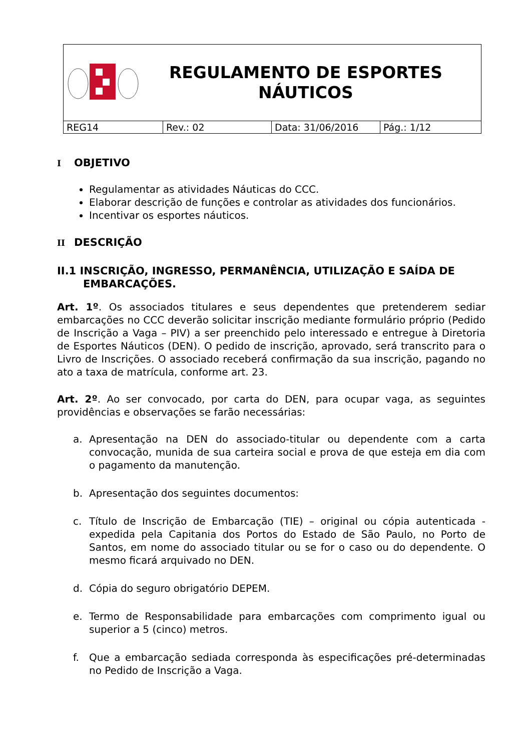REGULAMENTO DE ESPORTES
NÁUTICOS
| REG14 | Rev.: 02 | Data: 31/06/2016 | Pág.: 1/12 |
I OBJETIVO
Regulamentar as atividades Náuticas do CCC.
Elaborar descrição de funções e controlar as atividades dos funcionários.
Incentivar os esportes náuticos.
II DESCRIÇÃO
II.1 INSCRIÇÃO, INGRESSO, PERMANÊNCIA, UTILIZAÇÃO E SAÍDA DE EMBARCAÇÕES.
Art. 1º. Os associados titulares e seus dependentes que pretenderem sediar embarcações no CCC deverão solicitar inscrição mediante formulário próprio (Pedido de Inscrição a Vaga – PIV) a ser preenchido pelo interessado e entregue à Diretoria de Esportes Náuticos (DEN). O pedido de inscrição, aprovado, será transcrito para o Livro de Inscrições. O associado receberá confirmação da sua inscrição, pagando no ato a taxa de matrícula, conforme art. 23.
Art. 2º. Ao ser convocado, por carta do DEN, para ocupar vaga, as seguintes providências e observações se farão necessárias:
a. Apresentação na DEN do associado-titular ou dependente com a carta convocação, munida de sua carteira social e prova de que esteja em dia com o pagamento da manutenção.
b. Apresentação dos seguintes documentos:
c. Título de Inscrição de Embarcação (TIE) – original ou cópia autenticada - expedida pela Capitania dos Portos do Estado de São Paulo, no Porto de Santos, em nome do associado titular ou se for o caso ou do dependente. O mesmo ficará arquivado no DEN.
d. Cópia do seguro obrigatório DEPEM.
e. Termo de Responsabilidade para embarcações com comprimento igual ou superior a 5 (cinco) metros.
f. Que a embarcação sediada corresponda às especificações pré-determinadas no Pedido de Inscrição a Vaga.